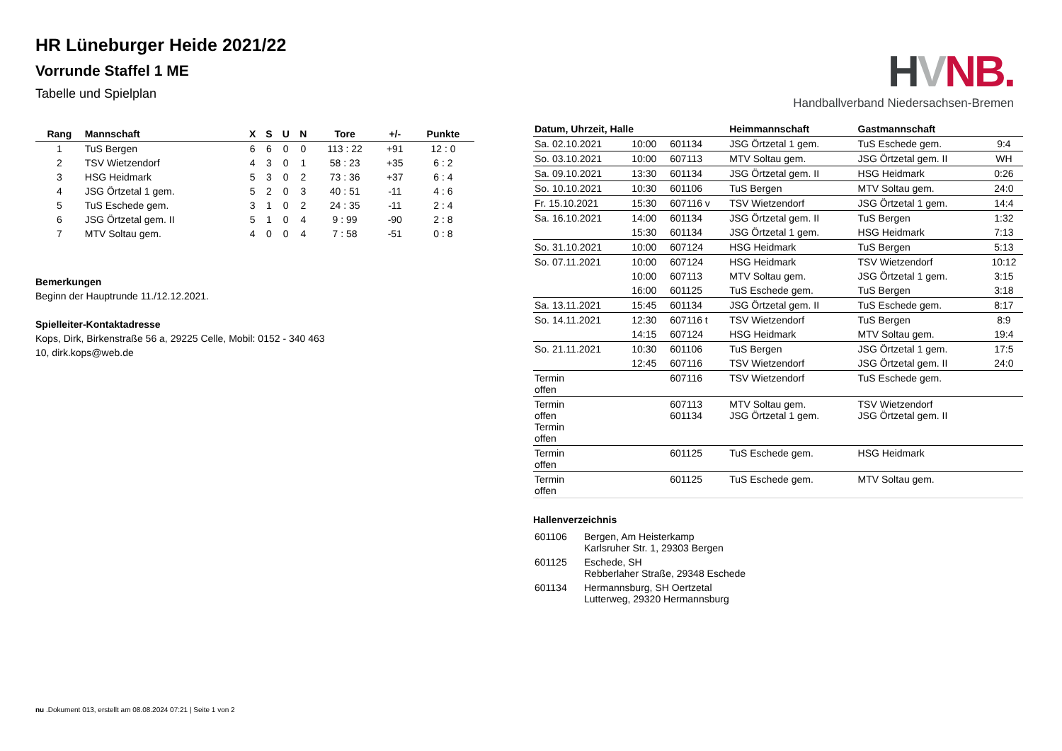HR Lüneburger Heide 2021/22
Vorrunde Staffel 1 ME
Tabelle und Spielplan
| Rang | Mannschaft | X | S | U | N | Tore | +/- | Punkte |
| --- | --- | --- | --- | --- | --- | --- | --- | --- |
| 1 | TuS Bergen | 6 | 6 | 0 | 0 | 113 : 22 | +91 | 12 : 0 |
| 2 | TSV Wietzendorf | 4 | 3 | 0 | 1 | 58 : 23 | +35 | 6 : 2 |
| 3 | HSG Heidmark | 5 | 3 | 0 | 2 | 73 : 36 | +37 | 6 : 4 |
| 4 | JSG Örtzetal 1 gem. | 5 | 2 | 0 | 3 | 40 : 51 | -11 | 4 : 6 |
| 5 | TuS Eschede gem. | 3 | 1 | 0 | 2 | 24 : 35 | -11 | 2 : 4 |
| 6 | JSG Örtzetal gem. II | 5 | 1 | 0 | 4 | 9 : 99 | -90 | 2 : 8 |
| 7 | MTV Soltau gem. | 4 | 0 | 0 | 4 | 7 : 58 | -51 | 0 : 8 |
Bemerkungen
Beginn der Hauptrunde 11./12.12.2021.
Spielleiter-Kontaktadresse
Kops, Dirk, Birkenstraße 56 a, 29225 Celle, Mobil: 0152 - 340 463
10, dirk.kops@web.de
HVNB.
Handballverband Niedersachsen-Bremen
| Datum, Uhrzeit, Halle | | | Heimmannschaft | Gastmannschaft | |
| --- | --- | --- | --- | --- | --- |
| Sa. 02.10.2021 | 10:00 | 601134 | JSG Örtzetal 1 gem. | TuS Eschede gem. | 9:4 |
| So. 03.10.2021 | 10:00 | 607113 | MTV Soltau gem. | JSG Örtzetal gem. II | WH |
| Sa. 09.10.2021 | 13:30 | 601134 | JSG Örtzetal gem. II | HSG Heidmark | 0:26 |
| So. 10.10.2021 | 10:30 | 601106 | TuS Bergen | MTV Soltau gem. | 24:0 |
| Fr. 15.10.2021 | 15:30 | 607116 v | TSV Wietzendorf | JSG Örtzetal 1 gem. | 14:4 |
| Sa. 16.10.2021 | 14:00 | 601134 | JSG Örtzetal gem. II | TuS Bergen | 1:32 |
| | 15:30 | 601134 | JSG Örtzetal 1 gem. | HSG Heidmark | 7:13 |
| So. 31.10.2021 | 10:00 | 607124 | HSG Heidmark | TuS Bergen | 5:13 |
| So. 07.11.2021 | 10:00 | 607124 | HSG Heidmark | TSV Wietzendorf | 10:12 |
| | 10:00 | 607113 | MTV Soltau gem. | JSG Örtzetal 1 gem. | 3:15 |
| | 16:00 | 601125 | TuS Eschede gem. | TuS Bergen | 3:18 |
| Sa. 13.11.2021 | 15:45 | 601134 | JSG Örtzetal gem. II | TuS Eschede gem. | 8:17 |
| So. 14.11.2021 | 12:30 | 607116 t | TSV Wietzendorf | TuS Bergen | 8:9 |
| | 14:15 | 607124 | HSG Heidmark | MTV Soltau gem. | 19:4 |
| So. 21.11.2021 | 10:30 | 601106 | TuS Bergen | JSG Örtzetal 1 gem. | 17:5 |
| | 12:45 | 607116 | TSV Wietzendorf | JSG Örtzetal gem. II | 24:0 |
| Termin offen | | 607116 | TSV Wietzendorf | TuS Eschede gem. | |
| Termin offen Termin offen | | 607113 601134 | MTV Soltau gem. JSG Örtzetal 1 gem. | TSV Wietzendorf JSG Örtzetal gem. II | |
| Termin offen | | 601125 | TuS Eschede gem. | HSG Heidmark | |
| Termin offen | | 601125 | TuS Eschede gem. | MTV Soltau gem. | |
Hallenverzeichnis
| 601106 | Bergen, Am Heisterkamp Karlsruher Str. 1, 29303 Bergen |
| 601125 | Eschede, SH Rebberlaher Straße, 29348 Eschede |
| 601134 | Hermannsburg, SH Oertzetal Lutterweg, 29320 Hermannsburg |
nu .Dokument 013, erstellt am 08.08.2024 07:21 | Seite 1 von 2